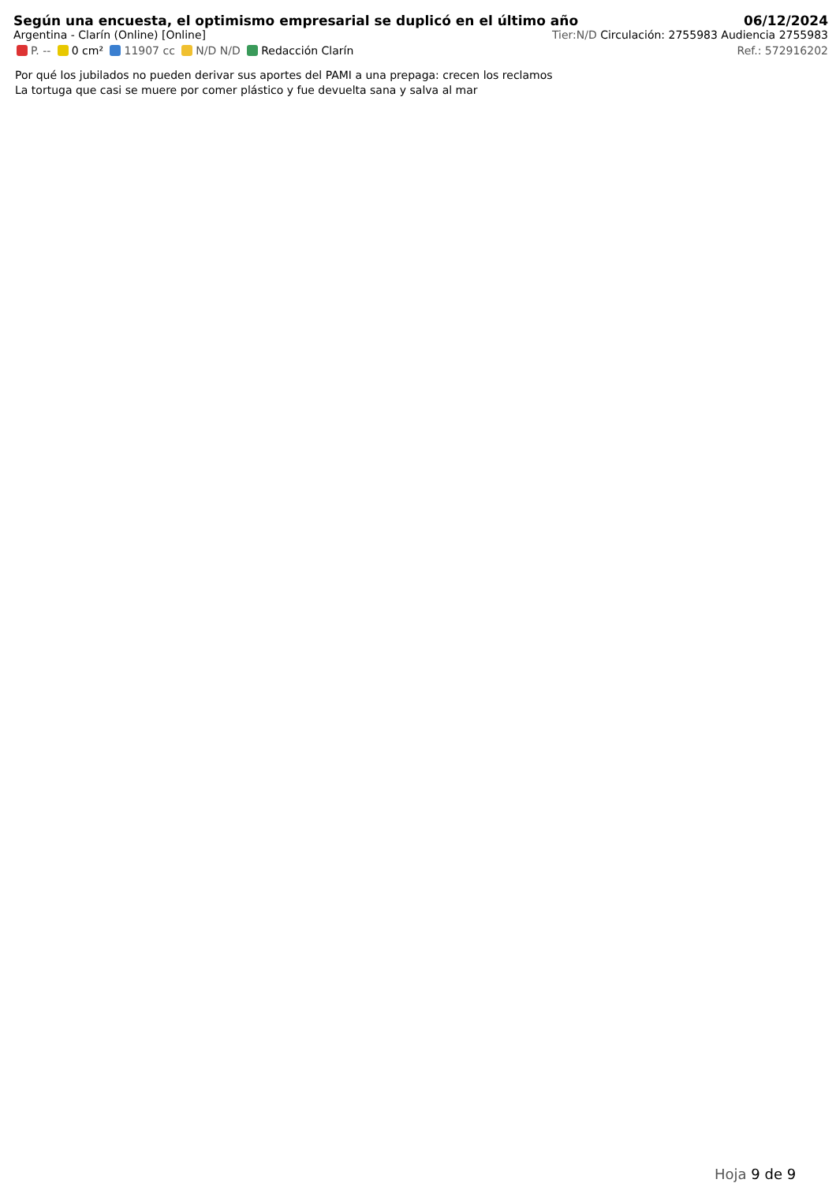Según una encuesta, el optimismo empresarial se duplicó en el último año
06/12/2024
Argentina - Clarín (Online) [Online] Tier:N/D Circulación: 2755983 Audiencia 2755983
P. -- 0 cm² 11907 cc N/D N/D Redacción Clarín Ref.: 572916202
Por qué los jubilados no pueden derivar sus aportes del PAMI a una prepaga: crecen los reclamos
La tortuga que casi se muere por comer plástico y fue devuelta sana y salva al mar
Hoja 9 de 9